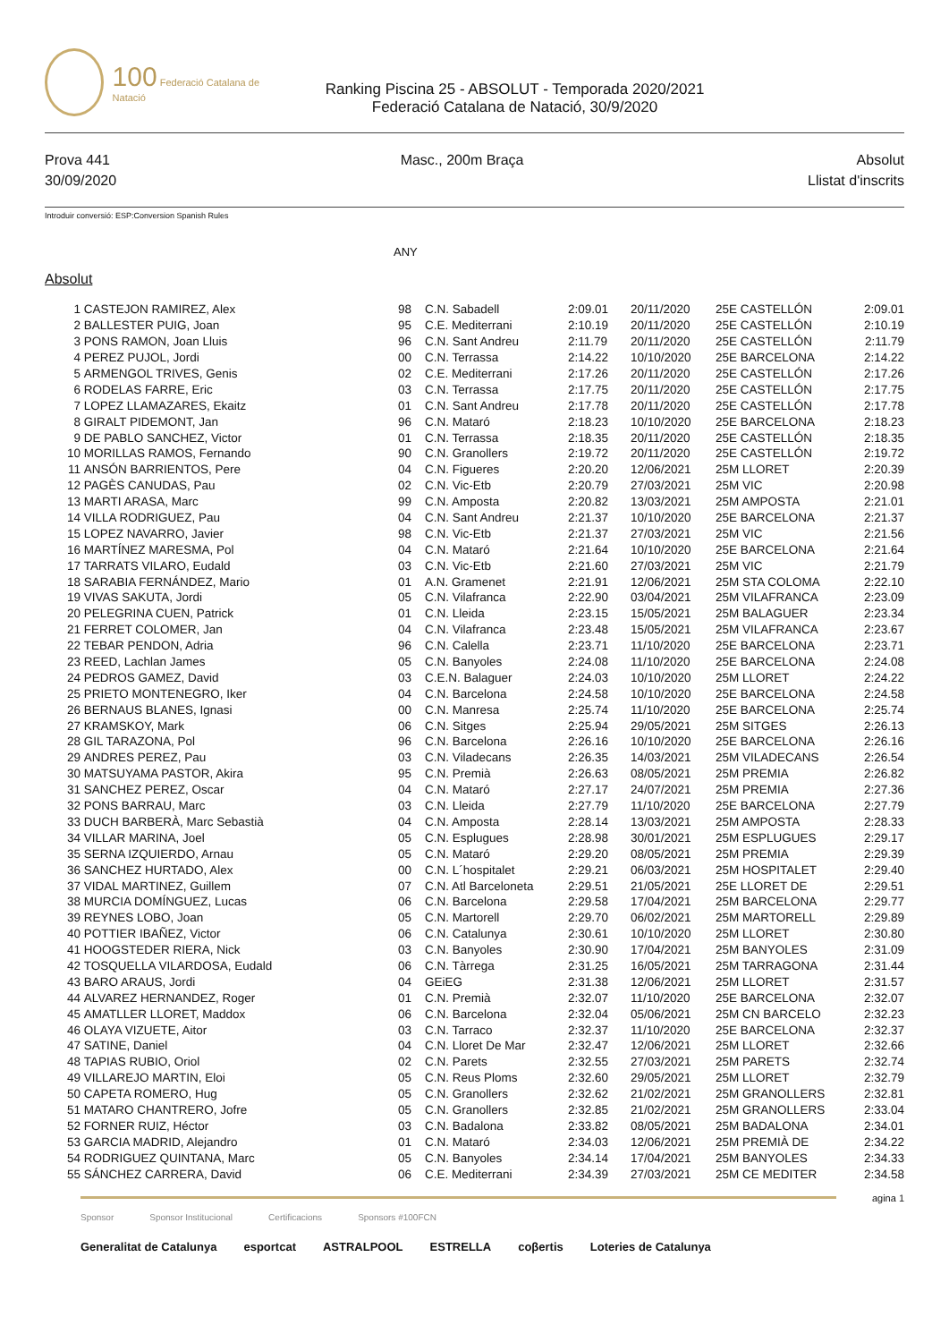100 Federació Catalana de Natació
Ranking Piscina 25 - ABSOLUT - Temporada 2020/2021
Federació Catalana de Natació, 30/9/2020
Prova 441
30/09/2020
Masc., 200m Braça Absolut
Llistat d'inscrits
Introduir conversió: ESP:Conversion Spanish Rules
ANY
Absolut
| 1 | CASTEJON RAMIREZ, Alex | 98 | C.N. Sabadell | 2:09.01 | 20/11/2020 | 25E CASTELLÓN | 2:09.01 |
| 2 | BALLESTER PUIG, Joan | 95 | C.E. Mediterrani | 2:10.19 | 20/11/2020 | 25E CASTELLÓN | 2:10.19 |
| 3 | PONS RAMON, Joan Lluis | 96 | C.N. Sant Andreu | 2:11.79 | 20/11/2020 | 25E CASTELLÓN | 2:11.79 |
| 4 | PEREZ PUJOL, Jordi | 00 | C.N. Terrassa | 2:14.22 | 10/10/2020 | 25E BARCELONA | 2:14.22 |
| 5 | ARMENGOL TRIVES, Genis | 02 | C.E. Mediterrani | 2:17.26 | 20/11/2020 | 25E CASTELLÓN | 2:17.26 |
| 6 | RODELAS FARRE, Eric | 03 | C.N. Terrassa | 2:17.75 | 20/11/2020 | 25E CASTELLÓN | 2:17.75 |
| 7 | LOPEZ LLAMAZARES, Ekaitz | 01 | C.N. Sant Andreu | 2:17.78 | 20/11/2020 | 25E CASTELLÓN | 2:17.78 |
| 8 | GIRALT PIDEMONT, Jan | 96 | C.N. Mataró | 2:18.23 | 10/10/2020 | 25E BARCELONA | 2:18.23 |
| 9 | DE PABLO SANCHEZ, Victor | 01 | C.N. Terrassa | 2:18.35 | 20/11/2020 | 25E CASTELLÓN | 2:18.35 |
| 10 | MORILLAS RAMOS, Fernando | 90 | C.N. Granollers | 2:19.72 | 20/11/2020 | 25E CASTELLÓN | 2:19.72 |
| 11 | ANSÓN BARRIENTOS, Pere | 04 | C.N. Figueres | 2:20.20 | 12/06/2021 | 25M LLORET | 2:20.39 |
| 12 | PAGÈS CANUDAS, Pau | 02 | C.N. Vic-Etb | 2:20.79 | 27/03/2021 | 25M VIC | 2:20.98 |
| 13 | MARTI ARASA, Marc | 99 | C.N. Amposta | 2:20.82 | 13/03/2021 | 25M AMPOSTA | 2:21.01 |
| 14 | VILLA RODRIGUEZ, Pau | 04 | C.N. Sant Andreu | 2:21.37 | 10/10/2020 | 25E BARCELONA | 2:21.37 |
| 15 | LOPEZ NAVARRO, Javier | 98 | C.N. Vic-Etb | 2:21.37 | 27/03/2021 | 25M VIC | 2:21.56 |
| 16 | MARTÍNEZ MARESMA, Pol | 04 | C.N. Mataró | 2:21.64 | 10/10/2020 | 25E BARCELONA | 2:21.64 |
| 17 | TARRATS VILARO, Eudald | 03 | C.N. Vic-Etb | 2:21.60 | 27/03/2021 | 25M VIC | 2:21.79 |
| 18 | SARABIA FERNÁNDEZ, Mario | 01 | A.N. Gramenet | 2:21.91 | 12/06/2021 | 25M STA COLOMA | 2:22.10 |
| 19 | VIVAS SAKUTA, Jordi | 05 | C.N. Vilafranca | 2:22.90 | 03/04/2021 | 25M VILAFRANCA | 2:23.09 |
| 20 | PELEGRINA CUEN, Patrick | 01 | C.N. Lleida | 2:23.15 | 15/05/2021 | 25M BALAGUER | 2:23.34 |
| 21 | FERRET COLOMER, Jan | 04 | C.N. Vilafranca | 2:23.48 | 15/05/2021 | 25M VILAFRANCA | 2:23.67 |
| 22 | TEBAR PENDON, Adria | 96 | C.N. Calella | 2:23.71 | 11/10/2020 | 25E BARCELONA | 2:23.71 |
| 23 | REED, Lachlan James | 05 | C.N. Banyoles | 2:24.08 | 11/10/2020 | 25E BARCELONA | 2:24.08 |
| 24 | PEDROS GAMEZ, David | 03 | C.E.N. Balaguer | 2:24.03 | 10/10/2020 | 25M LLORET | 2:24.22 |
| 25 | PRIETO MONTENEGRO, Iker | 04 | C.N. Barcelona | 2:24.58 | 10/10/2020 | 25E BARCELONA | 2:24.58 |
| 26 | BERNAUS BLANES, Ignasi | 00 | C.N. Manresa | 2:25.74 | 11/10/2020 | 25E BARCELONA | 2:25.74 |
| 27 | KRAMSKOY, Mark | 06 | C.N. Sitges | 2:25.94 | 29/05/2021 | 25M SITGES | 2:26.13 |
| 28 | GIL TARAZONA, Pol | 96 | C.N. Barcelona | 2:26.16 | 10/10/2020 | 25E BARCELONA | 2:26.16 |
| 29 | ANDRES PEREZ, Pau | 03 | C.N. Viladecans | 2:26.35 | 14/03/2021 | 25M VILADECANS | 2:26.54 |
| 30 | MATSUYAMA PASTOR, Akira | 95 | C.N. Premià | 2:26.63 | 08/05/2021 | 25M PREMIA | 2:26.82 |
| 31 | SANCHEZ PEREZ, Oscar | 04 | C.N. Mataró | 2:27.17 | 24/07/2021 | 25M PREMIA | 2:27.36 |
| 32 | PONS BARRAU, Marc | 03 | C.N. Lleida | 2:27.79 | 11/10/2020 | 25E BARCELONA | 2:27.79 |
| 33 | DUCH BARBERÀ, Marc Sebastià | 04 | C.N. Amposta | 2:28.14 | 13/03/2021 | 25M AMPOSTA | 2:28.33 |
| 34 | VILLAR MARINA, Joel | 05 | C.N. Esplugues | 2:28.98 | 30/01/2021 | 25M ESPLUGUES | 2:29.17 |
| 35 | SERNA IZQUIERDO, Arnau | 05 | C.N. Mataró | 2:29.20 | 08/05/2021 | 25M PREMIA | 2:29.39 |
| 36 | SANCHEZ HURTADO, Alex | 00 | C.N. L´hospitalet | 2:29.21 | 06/03/2021 | 25M HOSPITALET | 2:29.40 |
| 37 | VIDAL MARTINEZ, Guillem | 07 | C.N. Atl Barceloneta | 2:29.51 | 21/05/2021 | 25E LLORET DE | 2:29.51 |
| 38 | MURCIA DOMÍNGUEZ, Lucas | 06 | C.N. Barcelona | 2:29.58 | 17/04/2021 | 25M BARCELONA | 2:29.77 |
| 39 | REYNES LOBO, Joan | 05 | C.N. Martorell | 2:29.70 | 06/02/2021 | 25M MARTORELL | 2:29.89 |
| 40 | POTTIER IBAÑEZ, Victor | 06 | C.N. Catalunya | 2:30.61 | 10/10/2020 | 25M LLORET | 2:30.80 |
| 41 | HOOGSTEDER RIERA, Nick | 03 | C.N. Banyoles | 2:30.90 | 17/04/2021 | 25M BANYOLES | 2:31.09 |
| 42 | TOSQUELLA VILARDOSA, Eudald | 06 | C.N. Tàrrega | 2:31.25 | 16/05/2021 | 25M TARRAGONA | 2:31.44 |
| 43 | BARO ARAUS, Jordi | 04 | GEiEG | 2:31.38 | 12/06/2021 | 25M LLORET | 2:31.57 |
| 44 | ALVAREZ HERNANDEZ, Roger | 01 | C.N. Premià | 2:32.07 | 11/10/2020 | 25E BARCELONA | 2:32.07 |
| 45 | AMATLLER LLORET, Maddox | 06 | C.N. Barcelona | 2:32.04 | 05/06/2021 | 25M CN BARCELO | 2:32.23 |
| 46 | OLAYA VIZUETE, Aitor | 03 | C.N. Tarraco | 2:32.37 | 11/10/2020 | 25E BARCELONA | 2:32.37 |
| 47 | SATINE, Daniel | 04 | C.N. Lloret De Mar | 2:32.47 | 12/06/2021 | 25M LLORET | 2:32.66 |
| 48 | TAPIAS RUBIO, Oriol | 02 | C.N. Parets | 2:32.55 | 27/03/2021 | 25M PARETS | 2:32.74 |
| 49 | VILLAREJO MARTIN, Eloi | 05 | C.N. Reus Ploms | 2:32.60 | 29/05/2021 | 25M LLORET | 2:32.79 |
| 50 | CAPETA ROMERO, Hug | 05 | C.N. Granollers | 2:32.62 | 21/02/2021 | 25M GRANOLLERS | 2:32.81 |
| 51 | MATARO CHANTRERO, Jofre | 05 | C.N. Granollers | 2:32.85 | 21/02/2021 | 25M GRANOLLERS | 2:33.04 |
| 52 | FORNER RUIZ, Héctor | 03 | C.N. Badalona | 2:33.82 | 08/05/2021 | 25M BADALONA | 2:34.01 |
| 53 | GARCIA MADRID, Alejandro | 01 | C.N. Mataró | 2:34.03 | 12/06/2021 | 25M PREMIÀ DE | 2:34.22 |
| 54 | RODRIGUEZ QUINTANA, Marc | 05 | C.N. Banyoles | 2:34.14 | 17/04/2021 | 25M BANYOLES | 2:34.33 |
| 55 | SÁNCHEZ CARRERA, David | 06 | C.E. Mediterrani | 2:34.39 | 27/03/2021 | 25M CE MEDITER | 2:34.58 |
agina 1
Sponsor Sponsor Institucional Certificacions Sponsors #100FCN
Generalitat de Catalunya esportcat ASTRALPOOL ESTRELLA coβertis Loteries de Catalunya